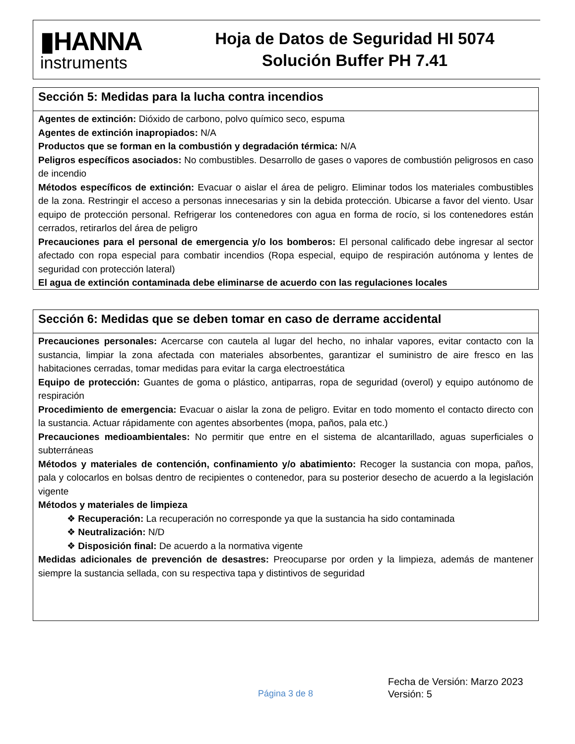▮HANNA
instruments
Hoja de Datos de Seguridad HI 5074
Solución Buffer PH 7.41
Sección 5: Medidas para la lucha contra incendios
Agentes de extinción: Dióxido de carbono, polvo químico seco, espuma
Agentes de extinción inapropiados: N/A
Productos que se forman en la combustión y degradación térmica: N/A
Peligros específicos asociados: No combustibles. Desarrollo de gases o vapores de combustión peligrosos en caso de incendio
Métodos específicos de extinción: Evacuar o aislar el área de peligro. Eliminar todos los materiales combustibles de la zona. Restringir el acceso a personas innecesarias y sin la debida protección. Ubicarse a favor del viento. Usar equipo de protección personal. Refrigerar los contenedores con agua en forma de rocío, si los contenedores están cerrados, retirarlos del área de peligro
Precauciones para el personal de emergencia y/o los bomberos: El personal calificado debe ingresar al sector afectado con ropa especial para combatir incendios (Ropa especial, equipo de respiración autónoma y lentes de seguridad con protección lateral)
El agua de extinción contaminada debe eliminarse de acuerdo con las regulaciones locales
Sección 6: Medidas que se deben tomar en caso de derrame accidental
Precauciones personales: Acercarse con cautela al lugar del hecho, no inhalar vapores, evitar contacto con la sustancia, limpiar la zona afectada con materiales absorbentes, garantizar el suministro de aire fresco en las habitaciones cerradas, tomar medidas para evitar la carga electroestática
Equipo de protección: Guantes de goma o plástico, antiparras, ropa de seguridad (overol) y equipo autónomo de respiración
Procedimiento de emergencia: Evacuar o aislar la zona de peligro. Evitar en todo momento el contacto directo con la sustancia. Actuar rápidamente con agentes absorbentes (mopa, paños, pala etc.)
Precauciones medioambientales: No permitir que entre en el sistema de alcantarillado, aguas superficiales o subterráneas
Métodos y materiales de contención, confinamiento y/o abatimiento: Recoger la sustancia con mopa, paños, pala y colocarlos en bolsas dentro de recipientes o contenedor, para su posterior desecho de acuerdo a la legislación vigente
Métodos y materiales de limpieza
❖ Recuperación: La recuperación no corresponde ya que la sustancia ha sido contaminada
❖ Neutralización: N/D
❖ Disposición final: De acuerdo a la normativa vigente
Medidas adicionales de prevención de desastres: Preocuparse por orden y la limpieza, además de mantener siempre la sustancia sellada, con su respectiva tapa y distintivos de seguridad
Página 3 de 8
Fecha de Versión: Marzo 2023
Versión: 5